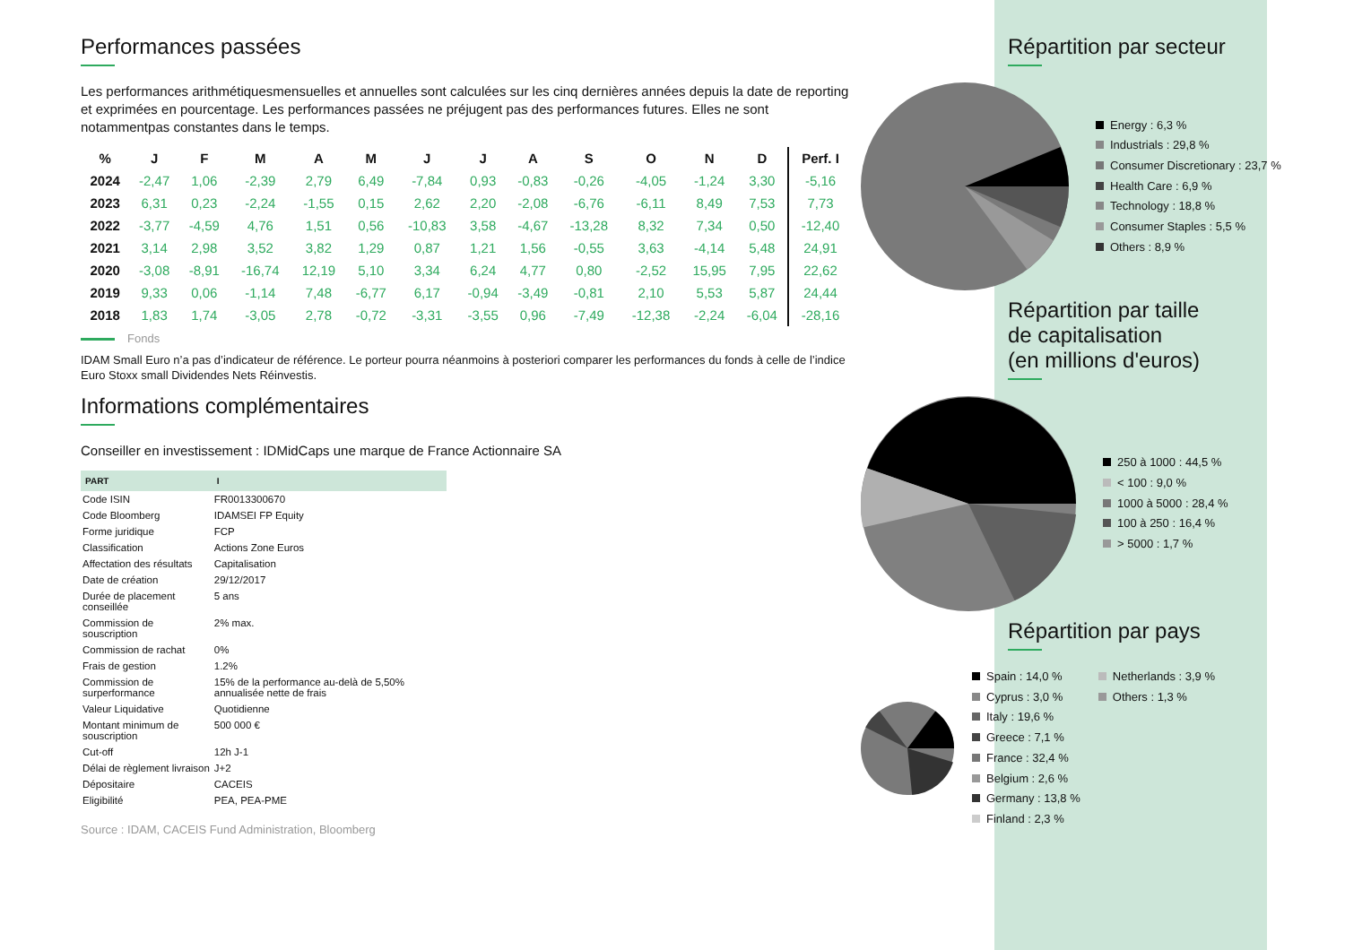Performances passées
Les performances arithmétiquesmensuelles et annuelles sont calculées sur les cinq dernières années depuis la date de reporting et exprimées en pourcentage. Les performances passées ne préjugent pas des performances futures. Elles ne sont notammentpas constantes dans le temps.
| % | J | F | M | A | M | J | J | A | S | O | N | D | Perf. I |
| --- | --- | --- | --- | --- | --- | --- | --- | --- | --- | --- | --- | --- | --- |
| 2024 | -2,47 | 1,06 | -2,39 | 2,79 | 6,49 | -7,84 | 0,93 | -0,83 | -0,26 | -4,05 | -1,24 | 3,30 | -5,16 |
| 2023 | 6,31 | 0,23 | -2,24 | -1,55 | 0,15 | 2,62 | 2,20 | -2,08 | -6,76 | -6,11 | 8,49 | 7,53 | 7,73 |
| 2022 | -3,77 | -4,59 | 4,76 | 1,51 | 0,56 | -10,83 | 3,58 | -4,67 | -13,28 | 8,32 | 7,34 | 0,50 | -12,40 |
| 2021 | 3,14 | 2,98 | 3,52 | 3,82 | 1,29 | 0,87 | 1,21 | 1,56 | -0,55 | 3,63 | -4,14 | 5,48 | 24,91 |
| 2020 | -3,08 | -8,91 | -16,74 | 12,19 | 5,10 | 3,34 | 6,24 | 4,77 | 0,80 | -2,52 | 15,95 | 7,95 | 22,62 |
| 2019 | 9,33 | 0,06 | -1,14 | 7,48 | -6,77 | 6,17 | -0,94 | -3,49 | -0,81 | 2,10 | 5,53 | 5,87 | 24,44 |
| 2018 | 1,83 | 1,74 | -3,05 | 2,78 | -0,72 | -3,31 | -3,55 | 0,96 | -7,49 | -12,38 | -2,24 | -6,04 | -28,16 |
Fonds
IDAM Small Euro n’a pas d’indicateur de référence. Le porteur pourra néanmoins à posteriori comparer les performances du fonds à celle de l’indice Euro Stoxx small Dividendes Nets Réinvestis.
Informations complémentaires
Conseiller en investissement : IDMidCaps une marque de France Actionnaire SA
| PART | I |
| --- | --- |
| Code ISIN | FR0013300670 |
| Code Bloomberg | IDAMSEI FP Equity |
| Forme juridique | FCP |
| Classification | Actions Zone Euros |
| Affectation des résultats | Capitalisation |
| Date de création | 29/12/2017 |
| Durée de placement conseillée | 5 ans |
| Commission de souscription | 2% max. |
| Commission de rachat | 0% |
| Frais de gestion | 1.2% |
| Commission de surperformance | 15% de la performance au-delà de 5,50% annualisée nette de frais |
| Valeur Liquidative | Quotidienne |
| Montant minimum de souscription | 500 000 € |
| Cut-off | 12h J-1 |
| Délai de règlement livraison | J+2 |
| Dépositaire | CACEIS |
| Eligibilité | PEA, PEA-PME |
Source : IDAM, CACEIS Fund Administration, Bloomberg
Répartition par secteur
Energy : 6,3 %
Industrials : 29,8 %
Consumer Discretionary : 23,7 %
Health Care : 6,9 %
Technology : 18,8 %
Consumer Staples : 5,5 %
Others : 8,9 %
Répartition par taille
de capitalisation
(en millions d'euros)
250 à 1000 : 44,5 %
< 100 : 9,0 %
1000 à 5000 : 28,4 %
100 à 250 : 16,4 %
> 5000 : 1,7 %
Répartition par pays
Spain : 14,0 %
Cyprus : 3,0 %
Italy : 19,6 %
Greece : 7,1 %
France : 32,4 %
Belgium : 2,6 %
Germany : 13,8 %
Finland : 2,3 %
Netherlands : 3,9 %
Others : 1,3 %